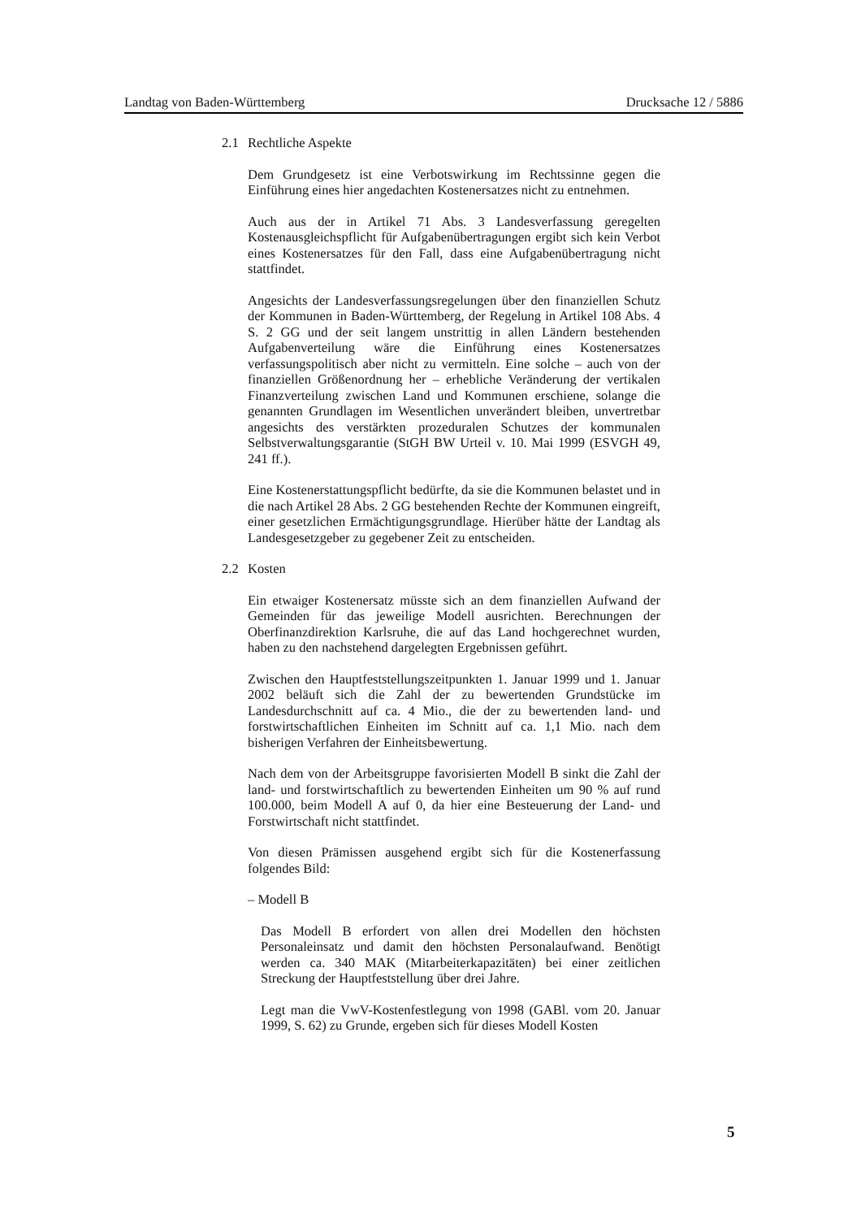Landtag von Baden-Württemberg Drucksache 12 / 5886
2.1 Rechtliche Aspekte
Dem Grundgesetz ist eine Verbotswirkung im Rechtssinne gegen die Einführung eines hier angedachten Kostenersatzes nicht zu entnehmen.
Auch aus der in Artikel 71 Abs. 3 Landesverfassung geregelten Kostenausgleichspflicht für Aufgabenübertragungen ergibt sich kein Verbot eines Kostenersatzes für den Fall, dass eine Aufgabenübertragung nicht stattfindet.
Angesichts der Landesverfassungsregelungen über den finanziellen Schutz der Kommunen in Baden-Württemberg, der Regelung in Artikel 108 Abs. 4 S. 2 GG und der seit langem unstrittig in allen Ländern bestehenden Aufgabenverteilung wäre die Einführung eines Kostenersatzes verfassungspolitisch aber nicht zu vermitteln. Eine solche – auch von der finanziellen Größenordnung her – erhebliche Veränderung der vertikalen Finanzverteilung zwischen Land und Kommunen erschiene, solange die genannten Grundlagen im Wesentlichen unverändert bleiben, unvertretbar angesichts des verstärkten prozeduralen Schutzes der kommunalen Selbstverwaltungsgarantie (StGH BW Urteil v. 10. Mai 1999 (ESVGH 49, 241 ff.).
Eine Kostenerstattungspflicht bedürfte, da sie die Kommunen belastet und in die nach Artikel 28 Abs. 2 GG bestehenden Rechte der Kommunen eingreift, einer gesetzlichen Ermächtigungsgrundlage. Hierüber hätte der Landtag als Landesgesetzgeber zu gegebener Zeit zu entscheiden.
2.2 Kosten
Ein etwaiger Kostenersatz müsste sich an dem finanziellen Aufwand der Gemeinden für das jeweilige Modell ausrichten. Berechnungen der Oberfinanzdirektion Karlsruhe, die auf das Land hochgerechnet wurden, haben zu den nachstehend dargelegten Ergebnissen geführt.
Zwischen den Hauptfeststellungszeitpunkten 1. Januar 1999 und 1. Januar 2002 beläuft sich die Zahl der zu bewertenden Grundstücke im Landesdurchschnitt auf ca. 4 Mio., die der zu bewertenden land- und forstwirtschaftlichen Einheiten im Schnitt auf ca. 1,1 Mio. nach dem bisherigen Verfahren der Einheitsbewertung.
Nach dem von der Arbeitsgruppe favorisierten Modell B sinkt die Zahl der land- und forstwirtschaftlich zu bewertenden Einheiten um 90 % auf rund 100.000, beim Modell A auf 0, da hier eine Besteuerung der Land- und Forstwirtschaft nicht stattfindet.
Von diesen Prämissen ausgehend ergibt sich für die Kostenerfassung folgendes Bild:
– Modell B
Das Modell B erfordert von allen drei Modellen den höchsten Personaleinsatz und damit den höchsten Personalaufwand. Benötigt werden ca. 340 MAK (Mitarbeiterkapazitäten) bei einer zeitlichen Streckung der Hauptfeststellung über drei Jahre.
Legt man die VwV-Kostenfestlegung von 1998 (GABl. vom 20. Januar 1999, S. 62) zu Grunde, ergeben sich für dieses Modell Kosten
5